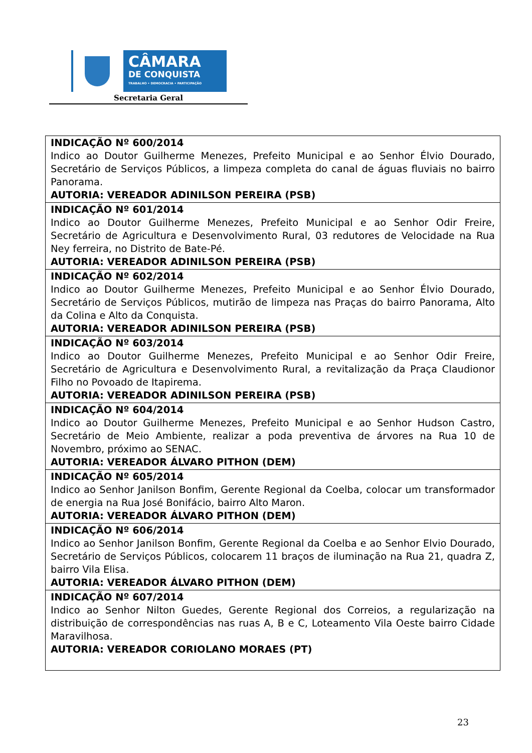CÂMARA
DE CONQUISTA
TRABALHO • DEMOCRACIA • PARTICIPAÇÃO
Secretaria Geral
| INDICAÇÃO Nº 600/2014 Indico ao Doutor Guilherme Menezes, Prefeito Municipal e ao Senhor Élvio Dourado, Secretário de Serviços Públicos, a limpeza completa do canal de águas fluviais no bairro Panorama. AUTORIA: VEREADOR ADINILSON PEREIRA (PSB) |
| INDICAÇÃO Nº 601/2014 Indico ao Doutor Guilherme Menezes, Prefeito Municipal e ao Senhor Odir Freire, Secretário de Agricultura e Desenvolvimento Rural, 03 redutores de Velocidade na Rua Ney ferreira, no Distrito de Bate-Pé. AUTORIA: VEREADOR ADINILSON PEREIRA (PSB) |
| INDICAÇÃO Nº 602/2014 Indico ao Doutor Guilherme Menezes, Prefeito Municipal e ao Senhor Élvio Dourado, Secretário de Serviços Públicos, mutirão de limpeza nas Praças do bairro Panorama, Alto da Colina e Alto da Conquista. AUTORIA: VEREADOR ADINILSON PEREIRA (PSB) |
| INDICAÇÃO Nº 603/2014 Indico ao Doutor Guilherme Menezes, Prefeito Municipal e ao Senhor Odir Freire, Secretário de Agricultura e Desenvolvimento Rural, a revitalização da Praça Claudionor Filho no Povoado de Itapirema. AUTORIA: VEREADOR ADINILSON PEREIRA (PSB) |
| INDICAÇÃO Nº 604/2014 Indico ao Doutor Guilherme Menezes, Prefeito Municipal e ao Senhor Hudson Castro, Secretário de Meio Ambiente, realizar a poda preventiva de árvores na Rua 10 de Novembro, próximo ao SENAC. AUTORIA: VEREADOR ÁLVARO PITHON (DEM) |
| INDICAÇÃO Nº 605/2014 Indico ao Senhor Janilson Bonfim, Gerente Regional da Coelba, colocar um transformador de energia na Rua José Bonifácio, bairro Alto Maron. AUTORIA: VEREADOR ÁLVARO PITHON (DEM) |
| INDICAÇÃO Nº 606/2014 Indico ao Senhor Janilson Bonfim, Gerente Regional da Coelba e ao Senhor Elvio Dourado, Secretário de Serviços Públicos, colocarem 11 braços de iluminação na Rua 21, quadra Z, bairro Vila Elisa. AUTORIA: VEREADOR ÁLVARO PITHON (DEM) |
| INDICAÇÃO Nº 607/2014 Indico ao Senhor Nilton Guedes, Gerente Regional dos Correios, a regularização na distribuição de correspondências nas ruas A, B e C, Loteamento Vila Oeste bairro Cidade Maravilhosa. AUTORIA: VEREADOR CORIOLANO MORAES (PT) |
23